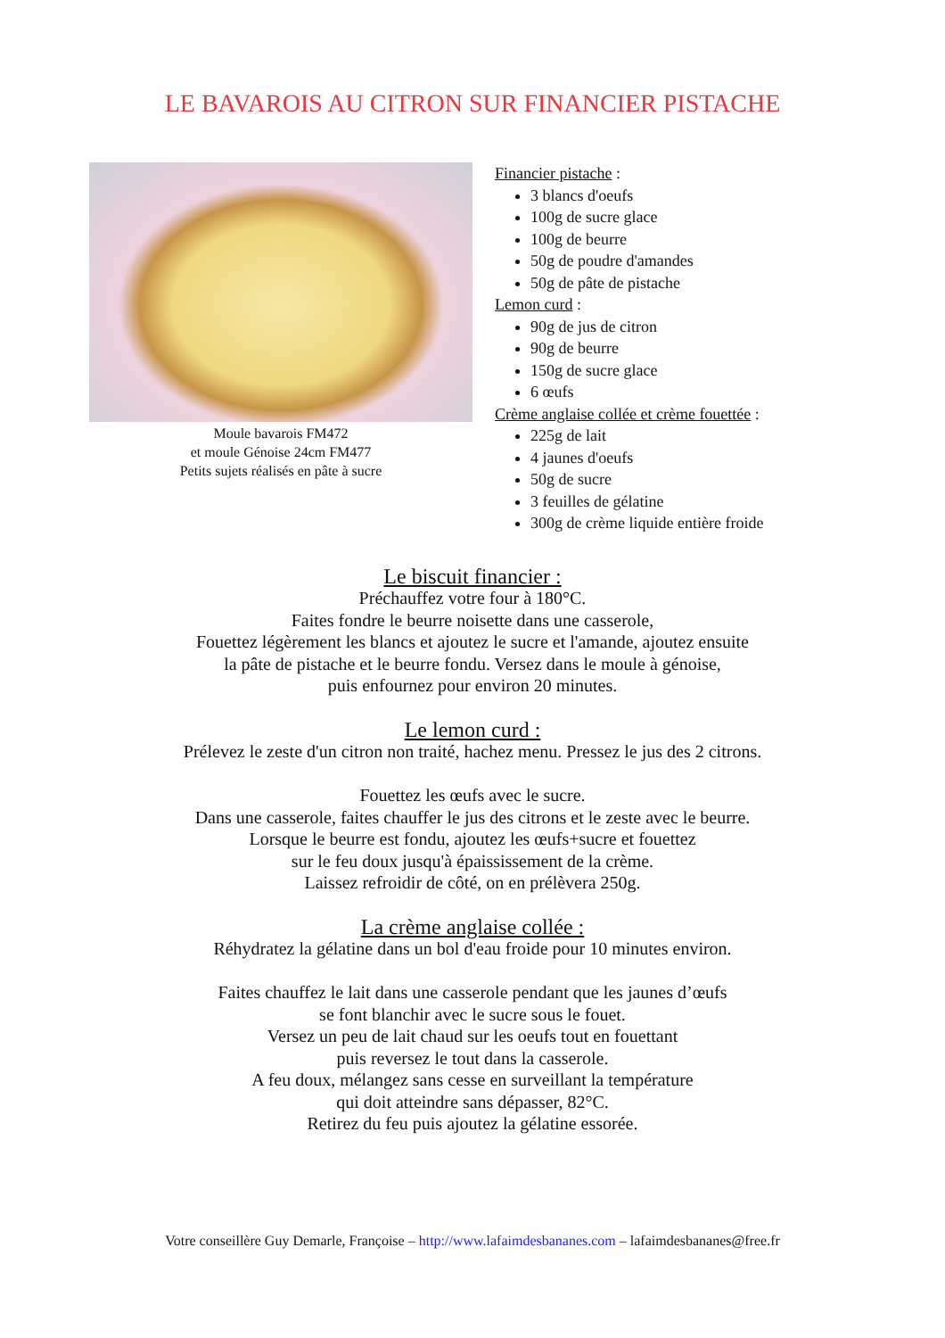LE BAVAROIS AU CITRON SUR FINANCIER PISTACHE
Moule bavarois FM472
et moule Génoise 24cm FM477
Petits sujets réalisés en pâte à sucre
Financier pistache :
3 blancs d'oeufs
100g de sucre glace
100g de beurre
50g de poudre d'amandes
50g de pâte de pistache
Lemon curd :
90g de jus de citron
90g de beurre
150g de sucre glace
6 œufs
Crème anglaise collée et crème fouettée :
225g de lait
4 jaunes d'oeufs
50g de sucre
3 feuilles de gélatine
300g de crème liquide entière froide
Le biscuit financier :
Préchauffez votre four à 180°C.
Faites fondre le beurre noisette dans une casserole,
Fouettez légèrement les blancs et ajoutez le sucre et l'amande, ajoutez ensuite
la pâte de pistache et le beurre fondu. Versez dans le moule à génoise,
puis enfournez pour environ 20 minutes.
Le lemon curd :
Prélevez le zeste d'un citron non traité, hachez menu. Pressez le jus des 2 citrons.
Fouettez les œufs avec le sucre.
Dans une casserole, faites chauffer le jus des citrons et le zeste avec le beurre.
Lorsque le beurre est fondu, ajoutez les œufs+sucre et fouettez
sur le feu doux jusqu'à épaississement de la crème.
Laissez refroidir de côté, on en prélèvera 250g.
La crème anglaise collée :
Réhydratez la gélatine dans un bol d'eau froide pour 10 minutes environ.
Faites chauffez le lait dans une casserole pendant que les jaunes d’œufs
se font blanchir avec le sucre sous le fouet.
Versez un peu de lait chaud sur les oeufs tout en fouettant
puis reversez le tout dans la casserole.
A feu doux, mélangez sans cesse en surveillant la température
qui doit atteindre sans dépasser, 82°C.
Retirez du feu puis ajoutez la gélatine essorée.
Votre conseillère Guy Demarle, Françoise – http://www.lafaimdesbananes.com – lafaimdesbananes@free.fr